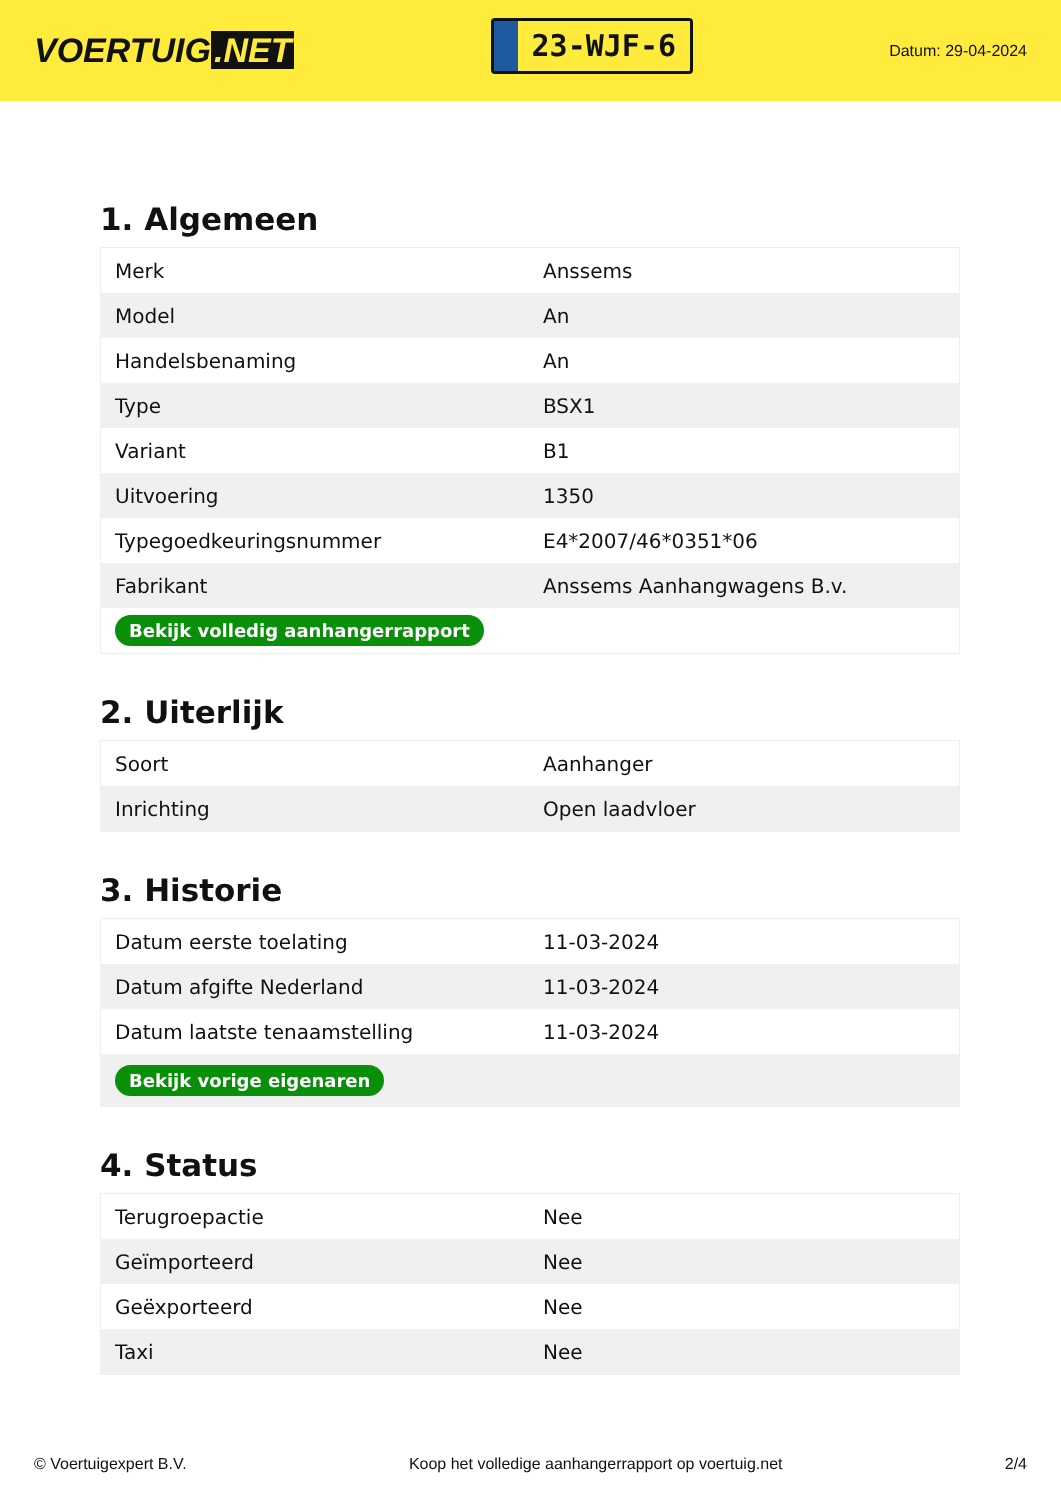VOERTUIG.NET
23-WJF-6
Datum: 29-04-2024
1. Algemeen
| Merk | Anssems |
| Model | An |
| Handelsbenaming | An |
| Type | BSX1 |
| Variant | B1 |
| Uitvoering | 1350 |
| Typegoedkeuringsnummer | E4*2007/46*0351*06 |
| Fabrikant | Anssems Aanhangwagens B.v. |
| Bekijk volledig aanhangerrapport | |
2. Uiterlijk
| Soort | Aanhanger |
| Inrichting | Open laadvloer |
3. Historie
| Datum eerste toelating | 11-03-2024 |
| Datum afgifte Nederland | 11-03-2024 |
| Datum laatste tenaamstelling | 11-03-2024 |
| Bekijk vorige eigenaren | |
4. Status
| Terugroepactie | Nee |
| Geïmporteerd | Nee |
| Geëxporteerd | Nee |
| Taxi | Nee |
© Voertuigexpert B.V. Koop het volledige aanhangerrapport op voertuig.net 2/4